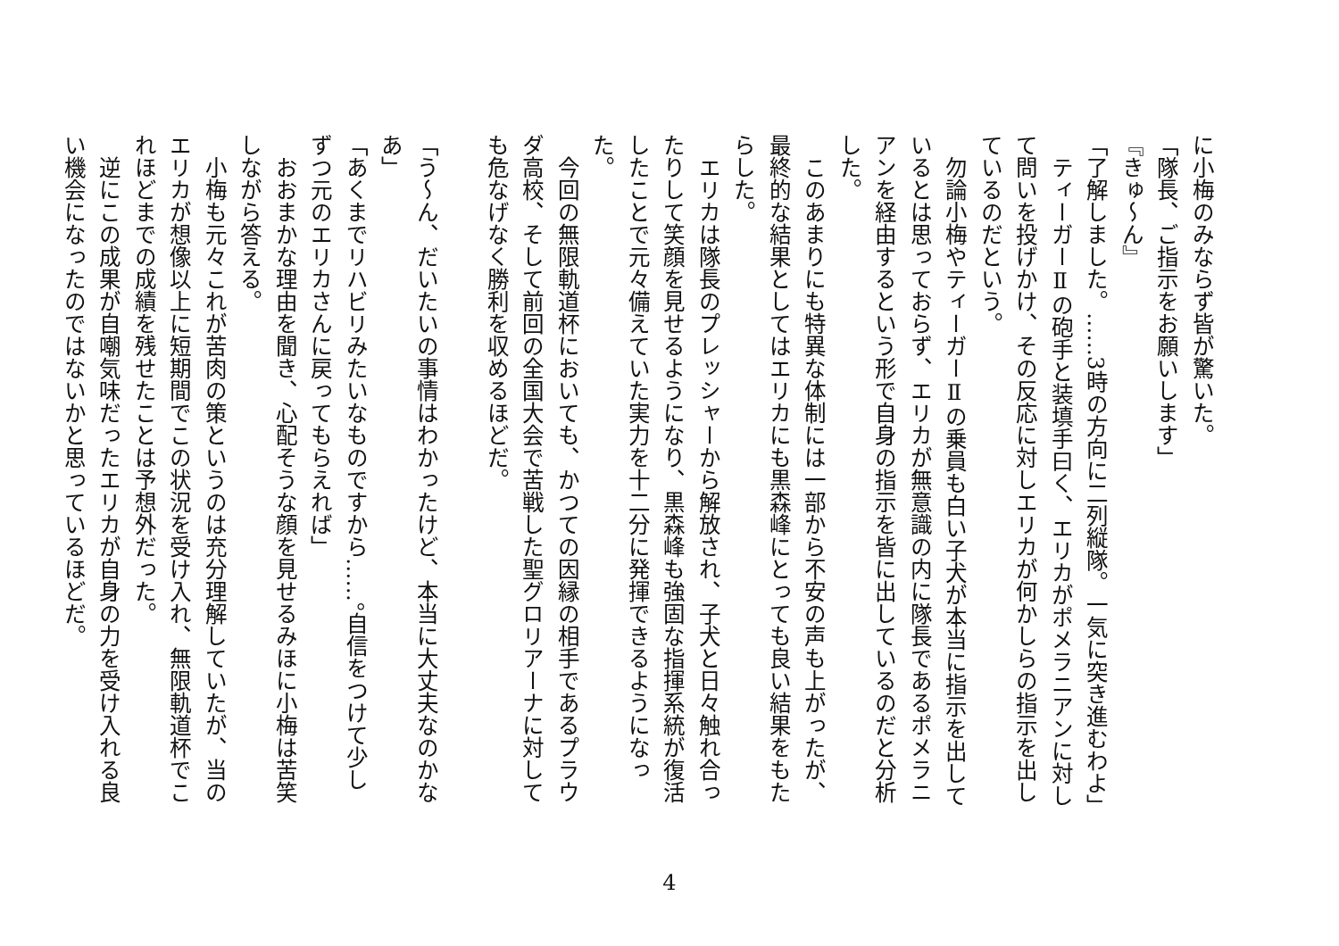に小梅のみならず皆が驚いた。
「隊長、ご指示をお願いします」
『きゅ〜ん』
「了解しました。……3時の方向に二列縦隊。一気に突き進むわよ」
　ティーガーⅡの砲手と装填手曰く、エリカがポメラニアンに対して問いを投げかけ、その反応に対しエリカが何かしらの指示を出しているのだという。
　勿論小梅やティーガーⅡの乗員も白い子犬が本当に指示を出しているとは思っておらず、エリカが無意識の内に隊長であるポメラニアンを経由するという形で自身の指示を皆に出しているのだと分析した。
　このあまりにも特異な体制には一部から不安の声も上がったが、最終的な結果としてはエリカにも黒森峰にとっても良い結果をもたらした。
　エリカは隊長のプレッシャーから解放され、子犬と日々触れ合ったりして笑顔を見せるようになり、黒森峰も強固な指揮系統が復活したことで元々備えていた実力を十二分に発揮できるようになった。
　今回の無限軌道杯においても、かつての因縁の相手であるプラウダ高校、そして前回の全国大会で苦戦した聖グロリアーナに対しても危なげなく勝利を収めるほどだ。
「う〜ん、だいたいの事情はわかったけど、本当に大丈夫なのかなあ」
「あくまでリハビリみたいなものですから……。自信をつけて少しずつ元のエリカさんに戻ってもらえれば」
　おおまかな理由を聞き、心配そうな顔を見せるみほに小梅は苦笑しながら答える。
　小梅も元々これが苦肉の策というのは充分理解していたが、当のエリカが想像以上に短期間でこの状況を受け入れ、無限軌道杯でこれほどまでの成績を残せたことは予想外だった。
　逆にこの成果が自嘲気味だったエリカが自身の力を受け入れる良い機会になったのではないかと思っているほどだ。
4